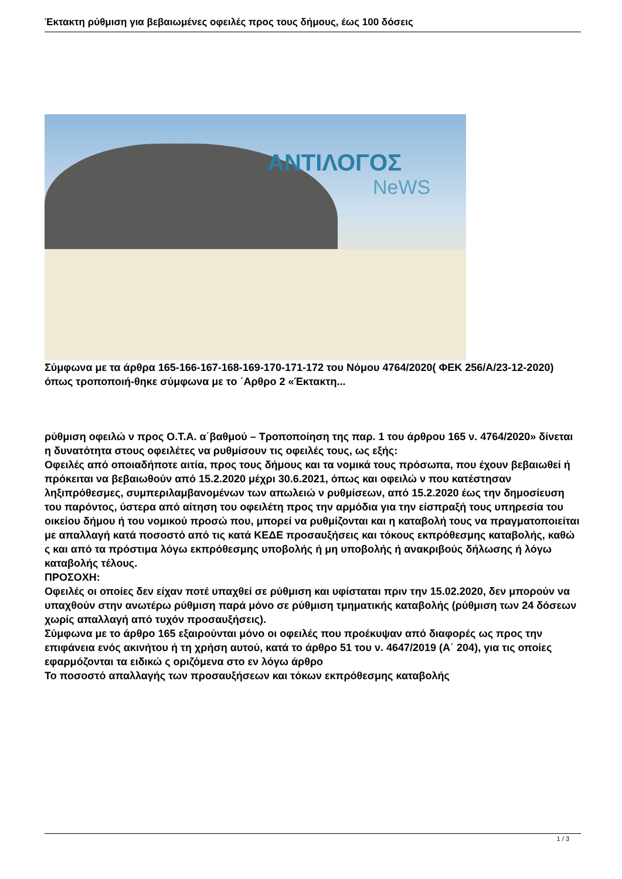Έκτακτη ρύθμιση για βεβαιωμένες οφειλές προς τους δήμους, έως 100 δόσεις
ΑΝΤΙΛΟΓΟΣ
NeWS
Σύμφωνα με τα άρθρα 165-166-167-168-169-170-171-172 του Νόμου 4764/2020( ΦΕΚ 256/Α/23-12-2020) όπως τροποποιή-θηκε σύμφωνα με το ΄Αρθρο 2 «Έκτακτη...
ρύθμιση οφειλώ ν προς Ο.Τ.Α. α΄βαθμού – Τροποποίηση της παρ. 1 του άρθρου 165 ν. 4764/2020» δίνεται η δυνατότητα στους οφειλέτες να ρυθμίσουν τις οφειλές τους, ως εξής:
Οφειλές από οποιαδήποτε αιτία, προς τους δήμους και τα νομικά τους πρόσωπα, που έχουν βεβαιωθεί ή πρόκειται να βεβαιωθούν από 15.2.2020 μέχρι 30.6.2021, όπως και οφειλώ ν που κατέστησαν ληξιπρόθεσμες, συμπεριλαμβανομένων των απωλειώ ν ρυθμίσεων, από 15.2.2020 έως την δημοσίευση του παρόντος, ύστερα από αίτηση του οφειλέτη προς την αρμόδια για την είσπραξή τους υπηρεσία του οικείου δήμου ή του νομικού προσώ που, μπορεί να ρυθμίζονται και η καταβολή τους να πραγματοποιείται με απαλλαγή κατά ποσοστό από τις κατά ΚΕΔΕ προσαυξήσεις και τόκους εκπρόθεσμης καταβολής, καθώ ς και από τα πρόστιμα λόγω εκπρόθεσμης υποβολής ή μη υποβολής ή ανακριβούς δήλωσης ή λόγω καταβολής τέλους.
ΠΡΟΣΟΧΗ:
Οφειλές οι οποίες δεν είχαν ποτέ υπαχθεί σε ρύθμιση και υφίσταται πριν την 15.02.2020, δεν μπορούν να υπαχθούν στην ανωτέρω ρύθμιση παρά μόνο σε ρύθμιση τμηματικής καταβολής (ρύθμιση των 24 δόσεων χωρίς απαλλαγή από τυχόν προσαυξήσεις).
Σύμφωνα με το άρθρο 165 εξαιρούνται μόνο οι οφειλές που προέκυψαν από διαφορές ως προς την επιφάνεια ενός ακινήτου ή τη χρήση αυτού, κατά το άρθρο 51 του ν. 4647/2019 (Α΄ 204), για τις οποίες εφαρμόζονται τα ειδικώ ς οριζόμενα στο εν λόγω άρθρο
Το ποσοστό απαλλαγής των προσαυξήσεων και τόκων εκπρόθεσμης καταβολής
1 / 3